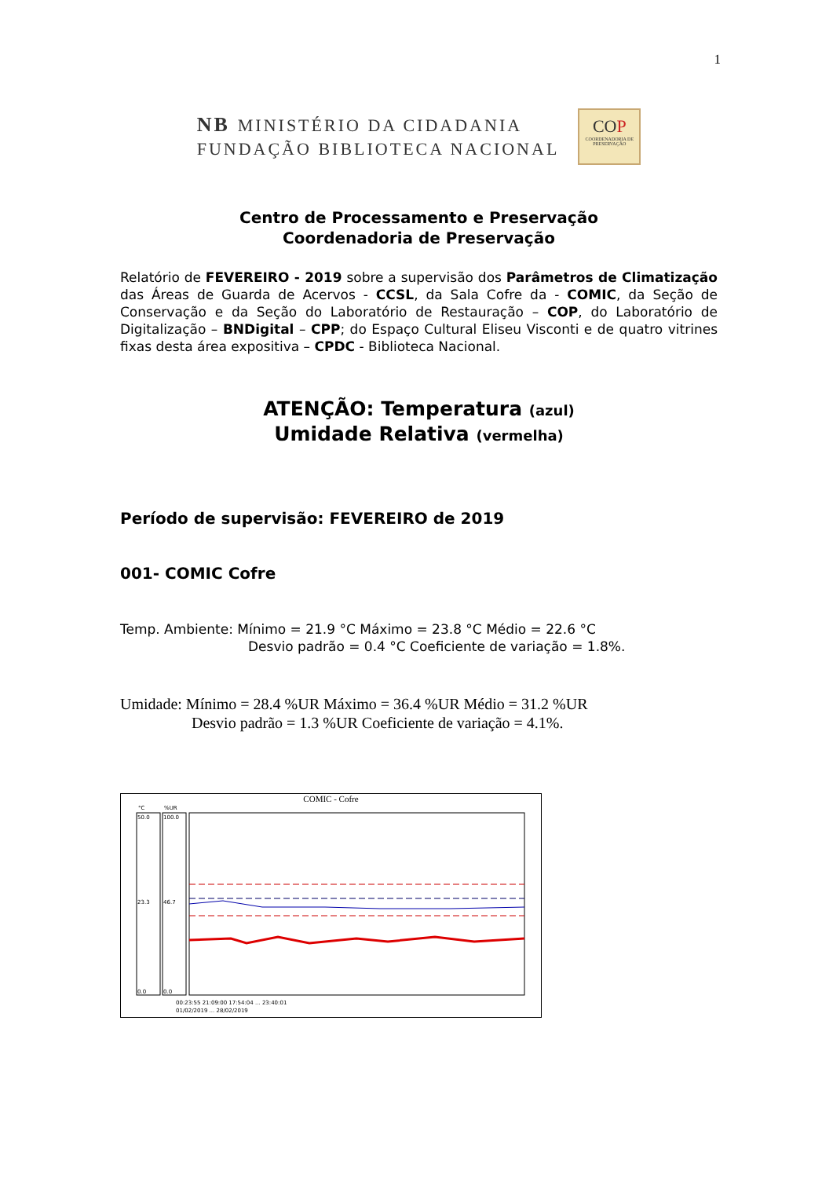1
NB MINISTÉRIO DA CIDADANIA
FUNDAÇÃO BIBLIOTECA NACIONAL
COP
COORDENADORIA DE PRESERVAÇÃO
Centro de Processamento e Preservação
Coordenadoria de Preservação
Relatório de FEVEREIRO - 2019 sobre a supervisão dos Parâmetros de Climatização das Áreas de Guarda de Acervos - CCSL, da Sala Cofre da - COMIC, da Seção de Conservação e da Seção do Laboratório de Restauração – COP, do Laboratório de Digitalização – BNDigital – CPP; do Espaço Cultural Eliseu Visconti e de quatro vitrines fixas desta área expositiva – CPDC - Biblioteca Nacional.
ATENÇÃO: Temperatura (azul)
Umidade Relativa (vermelha)
Período de supervisão: FEVEREIRO de 2019
001- COMIC Cofre
Temp. Ambiente: Mínimo = 21.9 °C Máximo = 23.8 °C Médio = 22.6 °C
Desvio padrão = 0.4 °C Coeficiente de variação = 1.8%.
Umidade: Mínimo = 28.4 %UR Máximo = 36.4 %UR Médio = 31.2 %UR
Desvio padrão = 1.3 %UR Coeficiente de variação = 4.1%.
COMIC - Cofre
°C
%UR
50.0
100.0
23.3
46.7
0.0
0.0
00:23:55 21:09:00 17:54:04 ... 23:40:01
01/02/2019 ... 28/02/2019